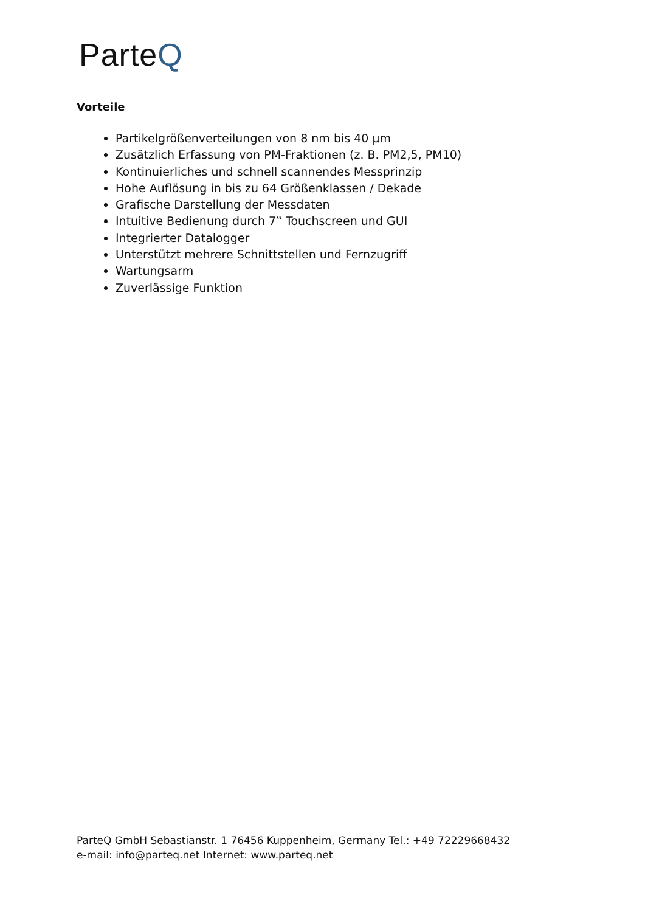ParteQ
Vorteile
Partikelgrößenverteilungen von 8 nm bis 40 µm
Zusätzlich Erfassung von PM-Fraktionen (z. B. PM2,5, PM10)
Kontinuierliches und schnell scannendes Messprinzip
Hohe Auflösung in bis zu 64 Größenklassen / Dekade
Grafische Darstellung der Messdaten
Intuitive Bedienung durch 7‟ Touchscreen und GUI
Integrierter Datalogger
Unterstützt mehrere Schnittstellen und Fernzugriff
Wartungsarm
Zuverlässige Funktion
ParteQ GmbH Sebastianstr. 1 76456 Kuppenheim, Germany Tel.: +49 72229668432
e-mail: info@parteq.net Internet: www.parteq.net